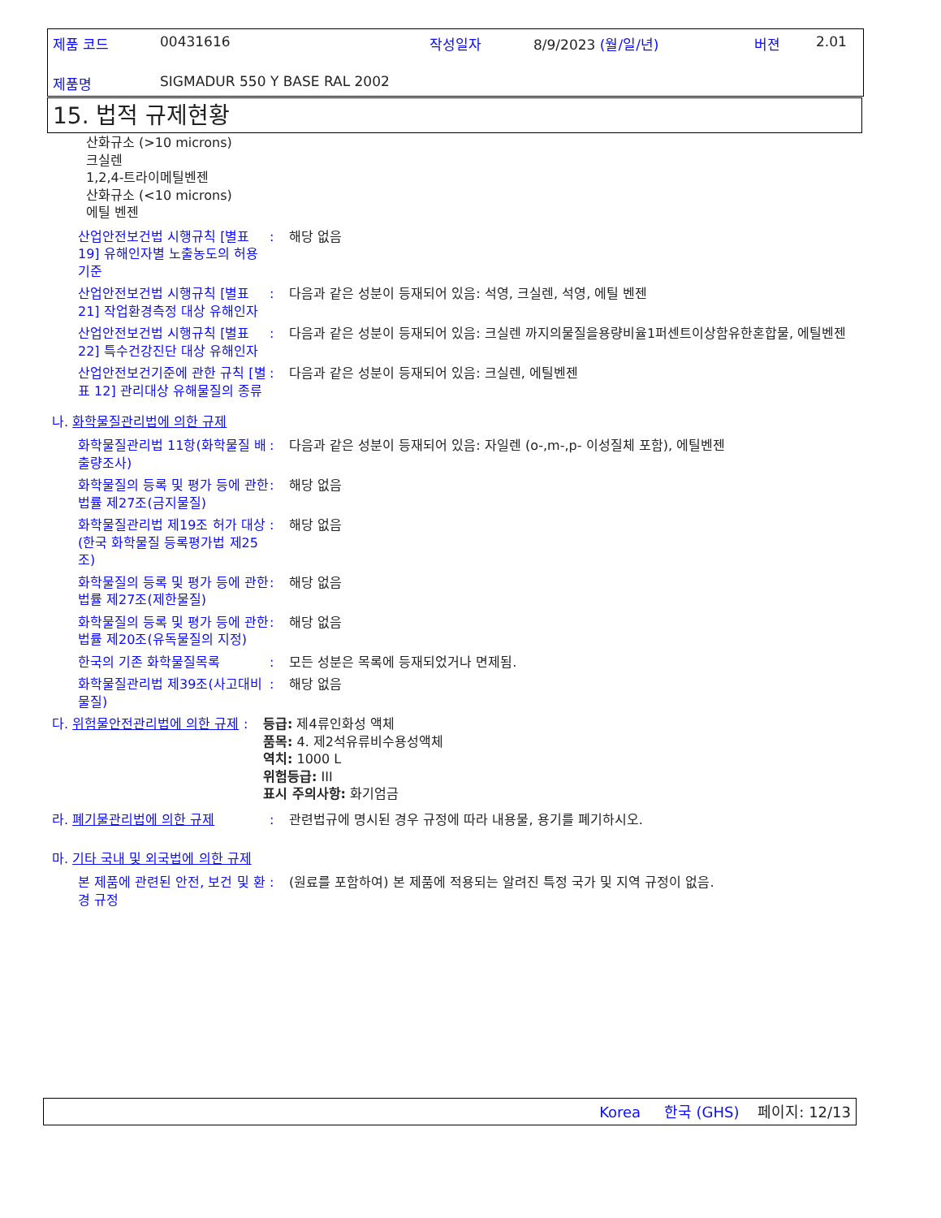제품 코드 00431616 작성일자 8/9/2023 (월/일/년) 버젼 2.01
제품명 SIGMADUR 550 Y BASE RAL 2002
15. 법적 규제현황
산화규소 (>10 microns)
크실렌
1,2,4-트라이메틸벤젠
산화규소 (<10 microns)
에틸 벤젠
산업안전보건법 시행규칙 [별표 19] 유해인자별 노출농도의 허용기준
: 해당 없음
산업안전보건법 시행규칙 [별표 21] 작업환경측정 대상 유해인자
: 다음과 같은 성분이 등재되어 있음: 석영, 크실렌, 석영, 에틸 벤젠
산업안전보건법 시행규칙 [별표 22] 특수건강진단 대상 유해인자
: 다음과 같은 성분이 등재되어 있음: 크실렌 까지의물질을용량비율1퍼센트이상함유한혼합물, 에틸벤젠
산업안전보건기준에 관한 규칙 [별표 12] 관리대상 유해물질의 종류
: 다음과 같은 성분이 등재되어 있음: 크실렌, 에틸벤젠
나. 화학물질관리법에 의한 규제
화학물질관리법 11항(화학물질 배출량조사)
: 다음과 같은 성분이 등재되어 있음: 자일렌 (o-,m-,p- 이성질체 포함), 에틸벤젠
화학물질의 등록 및 평가 등에 관한 법률 제27조(금지물질)
: 해당 없음
화학물질관리법 제19조 허가 대상(한국 화학물질 등록평가법 제25조)
: 해당 없음
화학물질의 등록 및 평가 등에 관한 법률 제27조(제한물질)
: 해당 없음
화학물질의 등록 및 평가 등에 관한 법률 제20조(유독물질의 지정)
: 해당 없음
한국의 기존 화학물질목록 : 모든 성분은 목록에 등재되었거나 면제됨.
화학물질관리법 제39조(사고대비물질)
: 해당 없음
다. 위험물안전관리법에 의한 규제
: 등급: 제4류인화성 액체
품목: 4. 제2석유류비수용성액체
역치: 1000 L
위험등급: III
표시 주의사항: 화기엄금
라. 폐기물관리법에 의한 규제 : 관련법규에 명시된 경우 규정에 따라 내용물, 용기를 폐기하시오.
마. 기타 국내 및 외국법에 의한 규제
본 제품에 관련된 안전, 보건 및 환경 규정
: (원료를 포함하여) 본 제품에 적용되는 알려진 특정 국가 및 지역 규정이 없음.
Korea 한국 (GHS) 페이지: 12/13